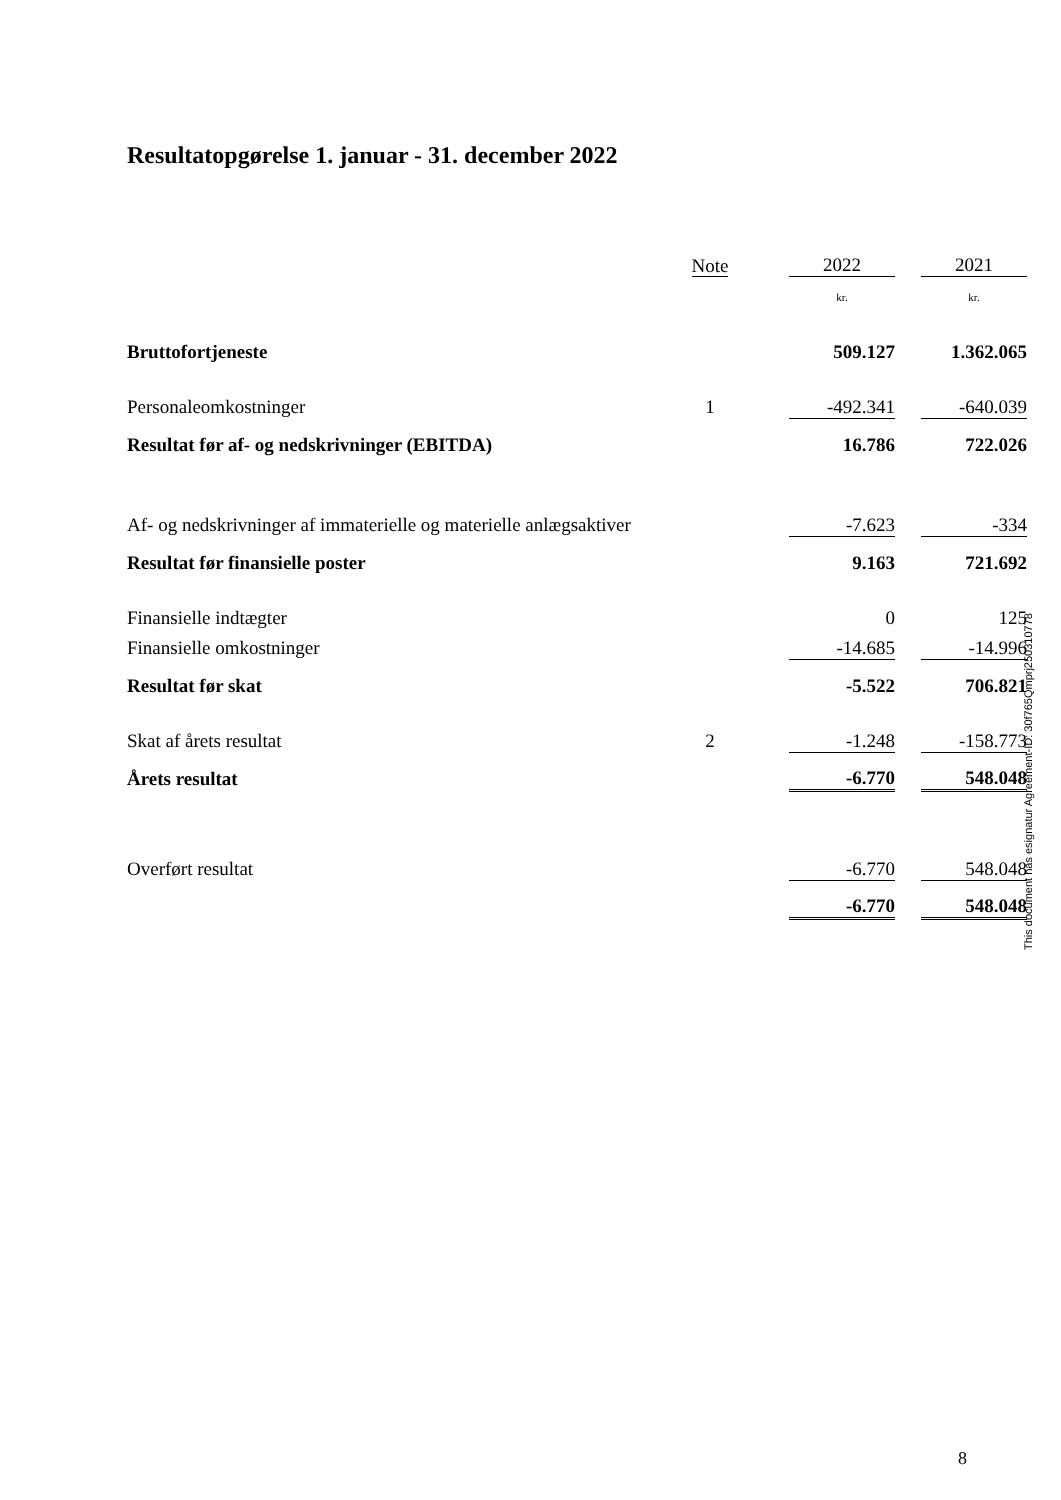Resultatopgørelse 1. januar - 31. december 2022
| | Note | | 2022 | | 2021 |
| --- | --- | --- | --- | --- | --- |
| | | | kr. | | kr. |
| Bruttofortjeneste | | | 509.127 | | 1.362.065 |
| Personaleomkostninger | 1 | | -492.341 | | -640.039 |
| Resultat før af- og nedskrivninger (EBITDA) | | | 16.786 | | 722.026 |
| Af- og nedskrivninger af immaterielle og materielle anlægsaktiver | | | -7.623 | | -334 |
| Resultat før finansielle poster | | | 9.163 | | 721.692 |
| Finansielle indtægter | | | 0 | | 125 |
| Finansielle omkostninger | | | -14.685 | | -14.996 |
| Resultat før skat | | | -5.522 | | 706.821 |
| Skat af årets resultat | 2 | | -1.248 | | -158.773 |
| Årets resultat | | | -6.770 | | 548.048 |
| Overført resultat | | | -6.770 | | 548.048 |
| | | | -6.770 | | 548.048 |
This document has esignatur Agreement-ID: 30f765Qmprj250310778
8